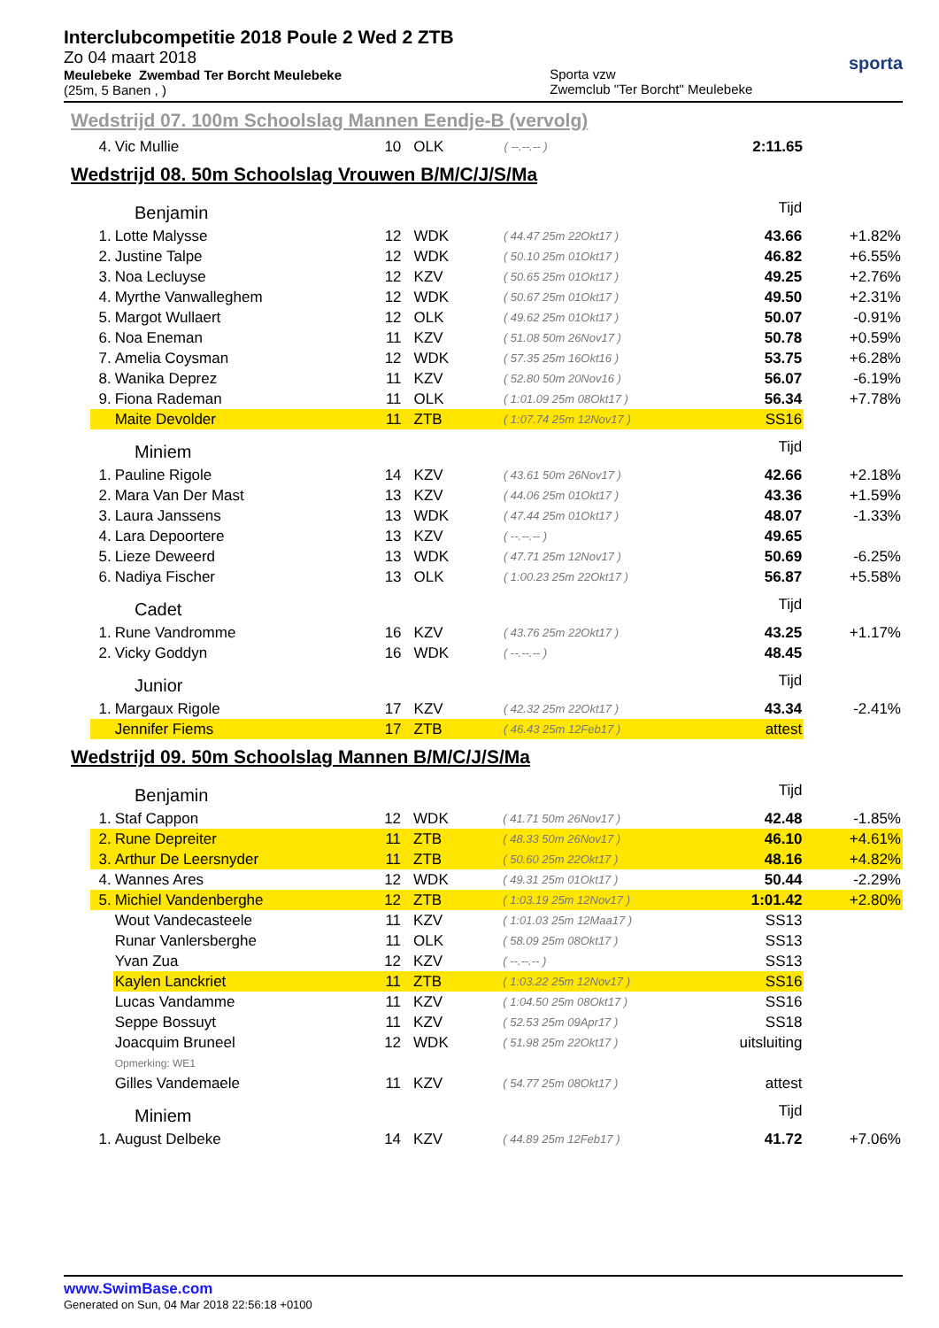Interclubcompetitie 2018 Poule 2 Wed 2 ZTB
Zo 04 maart 2018
Meulebeke Zwembad Ter Borcht Meulebeke
(25m, 5 Banen , )
Sporta vzw
Zwemclub "Ter Borcht" Meulebeke
sporta
Wedstrijd 07. 100m Schoolslag Mannen Eendje-B (vervolg)
| 4. | Vic Mullie | 10 | OLK | ( --.--.-- ) | 2:11.65 | |
Wedstrijd 08. 50m Schoolslag Vrouwen B/M/C/J/S/Ma
| Benjamin | | | | | Tijd | |
| 1. | Lotte Malysse | 12 | WDK | ( 44.47 25m 22Okt17 ) | 43.66 | +1.82% |
| 2. | Justine Talpe | 12 | WDK | ( 50.10 25m 01Okt17 ) | 46.82 | +6.55% |
| 3. | Noa Lecluyse | 12 | KZV | ( 50.65 25m 01Okt17 ) | 49.25 | +2.76% |
| 4. | Myrthe Vanwalleghem | 12 | WDK | ( 50.67 25m 01Okt17 ) | 49.50 | +2.31% |
| 5. | Margot Wullaert | 12 | OLK | ( 49.62 25m 01Okt17 ) | 50.07 | -0.91% |
| 6. | Noa Eneman | 11 | KZV | ( 51.08 50m 26Nov17 ) | 50.78 | +0.59% |
| 7. | Amelia Coysman | 12 | WDK | ( 57.35 25m 16Okt16 ) | 53.75 | +6.28% |
| 8. | Wanika Deprez | 11 | KZV | ( 52.80 50m 20Nov16 ) | 56.07 | -6.19% |
| 9. | Fiona Rademan | 11 | OLK | ( 1:01.09 25m 08Okt17 ) | 56.34 | +7.78% |
| | Maite Devolder | 11 | ZTB | ( 1:07.74 25m 12Nov17 ) | SS16 | |
| Miniem | | | | | Tijd | |
| 1. | Pauline Rigole | 14 | KZV | ( 43.61 50m 26Nov17 ) | 42.66 | +2.18% |
| 2. | Mara Van Der Mast | 13 | KZV | ( 44.06 25m 01Okt17 ) | 43.36 | +1.59% |
| 3. | Laura Janssens | 13 | WDK | ( 47.44 25m 01Okt17 ) | 48.07 | -1.33% |
| 4. | Lara Depoortere | 13 | KZV | ( --.--.-- ) | 49.65 | |
| 5. | Lieze Deweerd | 13 | WDK | ( 47.71 25m 12Nov17 ) | 50.69 | -6.25% |
| 6. | Nadiya Fischer | 13 | OLK | ( 1:00.23 25m 22Okt17 ) | 56.87 | +5.58% |
| Cadet | | | | | Tijd | |
| 1. | Rune Vandromme | 16 | KZV | ( 43.76 25m 22Okt17 ) | 43.25 | +1.17% |
| 2. | Vicky Goddyn | 16 | WDK | ( --.--.-- ) | 48.45 | |
| Junior | | | | | Tijd | |
| 1. | Margaux Rigole | 17 | KZV | ( 42.32 25m 22Okt17 ) | 43.34 | -2.41% |
| | Jennifer Fiems | 17 | ZTB | ( 46.43 25m 12Feb17 ) | attest | |
Wedstrijd 09. 50m Schoolslag Mannen B/M/C/J/S/Ma
| Benjamin | | | | | Tijd | |
| 1. | Staf Cappon | 12 | WDK | ( 41.71 50m 26Nov17 ) | 42.48 | -1.85% |
| 2. | Rune Depreiter | 11 | ZTB | ( 48.33 50m 26Nov17 ) | 46.10 | +4.61% |
| 3. | Arthur De Leersnyder | 11 | ZTB | ( 50.60 25m 22Okt17 ) | 48.16 | +4.82% |
| 4. | Wannes Ares | 12 | WDK | ( 49.31 25m 01Okt17 ) | 50.44 | -2.29% |
| 5. | Michiel Vandenberghe | 12 | ZTB | ( 1:03.19 25m 12Nov17 ) | 1:01.42 | +2.80% |
| | Wout Vandecasteele | 11 | KZV | ( 1:01.03 25m 12Maa17 ) | SS13 | |
| | Runar Vanlersberghe | 11 | OLK | ( 58.09 25m 08Okt17 ) | SS13 | |
| | Yvan Zua | 12 | KZV | ( --.--.-- ) | SS13 | |
| | Kaylen Lanckriet | 11 | ZTB | ( 1:03.22 25m 12Nov17 ) | SS16 | |
| | Lucas Vandamme | 11 | KZV | ( 1:04.50 25m 08Okt17 ) | SS16 | |
| | Seppe Bossuyt | 11 | KZV | ( 52.53 25m 09Apr17 ) | SS18 | |
| | Joacquim Bruneel | 12 | WDK | ( 51.98 25m 22Okt17 ) | uitsluiting | |
| | Opmerking: WE1 | | | | | |
| | Gilles Vandemaele | 11 | KZV | ( 54.77 25m 08Okt17 ) | attest | |
| Miniem | | | | | Tijd | |
| 1. | August Delbeke | 14 | KZV | ( 44.89 25m 12Feb17 ) | 41.72 | +7.06% |
www.SwimBase.com
Generated on Sun, 04 Mar 2018 22:56:18 +0100